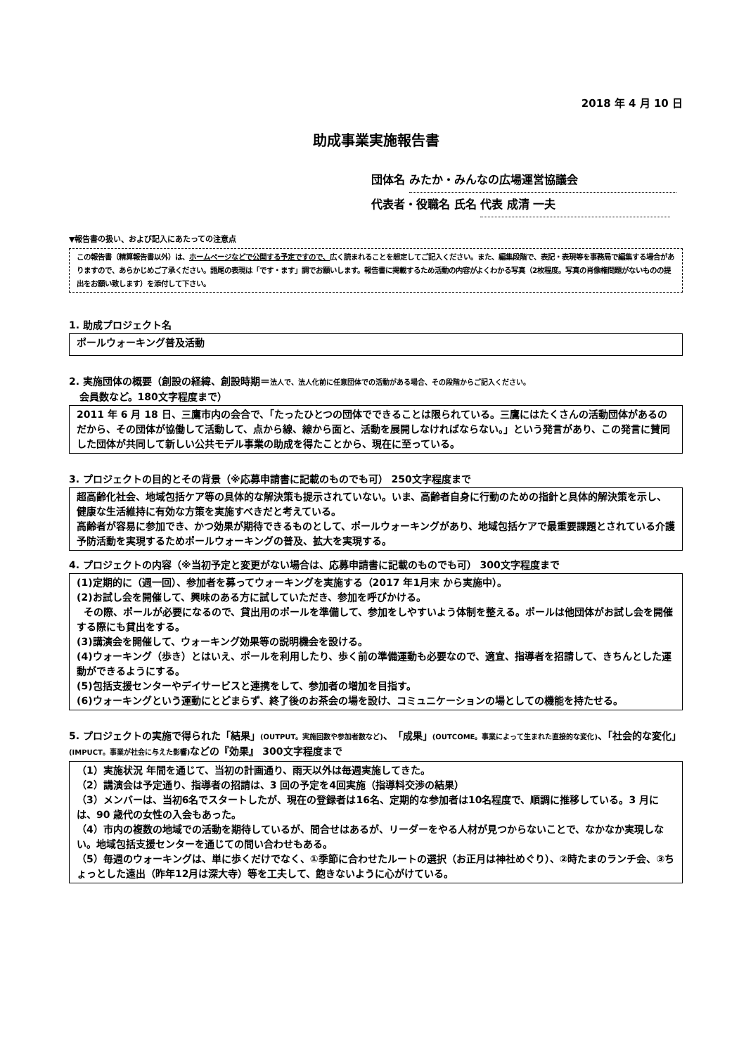2018 年 4 月 10 日
助成事業実施報告書
団体名 みたか・みんなの広場運営協議会
代表者・役職名 氏名 代表 成清 一夫
▼報告書の扱い、および記入にあたっての注意点
この報告書（精算報告書以外）は、ホームページなどで公開する予定ですので、広く読まれることを想定してご記入ください。また、編集段階で、表記・表現等を事務局で編集する場合がありますので、あらかじめご了承ください。語尾の表現は「です・ます」調でお願いします。報告書に掲載するため活動の内容がよくわかる写真（2枚程度。写真の肖像権問題がないものの提出をお願い致します）を添付して下さい。
1. 助成プロジェクト名
ポールウォーキング普及活動
2. 実施団体の概要（創設の経緯、創設時期＝法人で、法人化前に任意団体での活動がある場合、その段階からご記入ください。
会員数など。180文字程度まで）
2011 年 6 月 18 日、三鷹市内の会合で、「たったひとつの団体でできることは限られている。三鷹にはたくさんの活動団体があるのだから、その団体が協働して活動して、点から線、線から面と、活動を展開しなければならない。」という発言があり、この発言に賛同した団体が共同して新しい公共モデル事業の助成を得たことから、現在に至っている。
3. プロジェクトの目的とその背景（※応募申請書に記載のものでも可） 250文字程度まで
超高齢化社会、地域包括ケア等の具体的な解決策も提示されていない。いま、高齢者自身に行動のための指針と具体的解決策を示し、健康な生活維持に有効な方策を実施すべきだと考えている。
高齢者が容易に参加でき、かつ効果が期待できるものとして、ポールウォーキングがあり、地域包括ケアで最重要課題とされている介護予防活動を実現するためポールウォーキングの普及、拡大を実現する。
4. プロジェクトの内容（※当初予定と変更がない場合は、応募申請書に記載のものでも可） 300文字程度まで
(1)定期的に（週一回）、参加者を募ってウォーキングを実施する（2017 年1月末 から実施中）。
(2)お試し会を開催して、興味のある方に試していただき、参加を呼びかける。
その際、ポールが必要になるので、貸出用のポールを準備して、参加をしやすいよう体制を整える。ポールは他団体がお試し会を開催する際にも貸出をする。
(3)講演会を開催して、ウォーキング効果等の説明機会を設ける。
(4)ウォーキング（歩き）とはいえ、ポールを利用したり、歩く前の準備運動も必要なので、適宜、指導者を招請して、きちんとした運動ができるようにする。
(5)包括支援センターやデイサービスと連携をして、参加者の増加を目指す。
(6)ウォーキングという運動にとどまらず、終了後のお茶会の場を設け、コミュニケーションの場としての機能を持たせる。
5. プロジェクトの実施で得られた「結果」(OUTPUT。実施回数や参加者数など)、「成果」(OUTCOME。事業によって生まれた直接的な変化)、「社会的な変化」(IMPUCT。事業が社会に与えた影響) などの『効果』 300文字程度まで
（1）実施状況 年間を通じて、当初の計画通り、雨天以外は毎週実施してきた。
（2）講演会は予定通り、指導者の招請は、3 回の予定を4回実施（指導料交渉の結果）
（3）メンバーは、当初6名でスタートしたが、現在の登録者は16名、定期的な参加者は10名程度で、順調に推移している。3 月には、90 歳代の女性の入会もあった。
（4）市内の複数の地域での活動を期待しているが、問合せはあるが、リーダーをやる人材が見つからないことで、なかなか実現しない。地域包括支援センターを通じての問い合わせもある。
（5）毎週のウォーキングは、単に歩くだけでなく、①季節に合わせたルートの選択（お正月は神社めぐり）、②時たまのランチ会、③ちょっとした遠出（昨年12月は深大寺）等を工夫して、飽きないように心がけている。